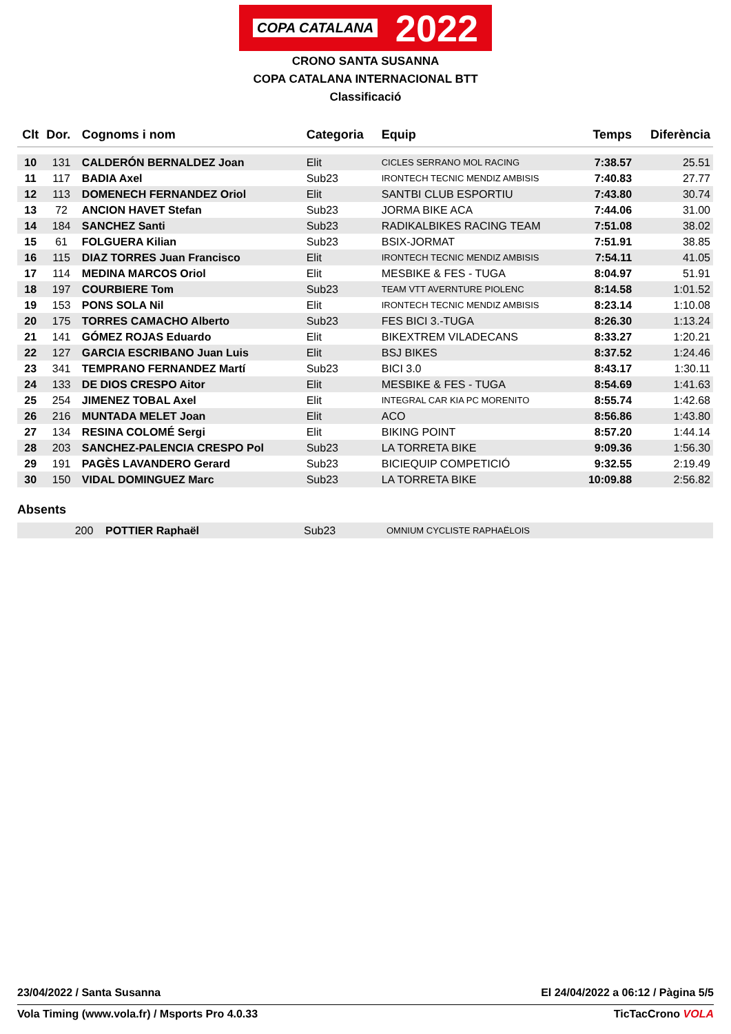COPA CATALANA 2022
CRONO SANTA SUSANNA
COPA CATALANA INTERNACIONAL BTT
Classificació
| Clt | Dor. | Cognoms i nom | Categoria | Equip | Temps | Diferència |
| --- | --- | --- | --- | --- | --- | --- |
| 10 | 131 | CALDERÓN BERNALDEZ Joan | Elit | CICLES SERRANO MOL RACING | 7:38.57 | 25.51 |
| 11 | 117 | BADIA Axel | Sub23 | IRONTECH TECNIC MENDIZ AMBISIS | 7:40.83 | 27.77 |
| 12 | 113 | DOMENECH FERNANDEZ Oriol | Elit | SANTBI CLUB ESPORTIU | 7:43.80 | 30.74 |
| 13 | 72 | ANCION HAVET Stefan | Sub23 | JORMA BIKE ACA | 7:44.06 | 31.00 |
| 14 | 184 | SANCHEZ Santi | Sub23 | RADIKALBIKES RACING TEAM | 7:51.08 | 38.02 |
| 15 | 61 | FOLGUERA Kilian | Sub23 | BSIX-JORMAT | 7:51.91 | 38.85 |
| 16 | 115 | DIAZ TORRES Juan Francisco | Elit | IRONTECH TECNIC MENDIZ AMBISIS | 7:54.11 | 41.05 |
| 17 | 114 | MEDINA MARCOS Oriol | Elit | MESBIKE & FES - TUGA | 8:04.97 | 51.91 |
| 18 | 197 | COURBIERE Tom | Sub23 | TEAM VTT AVERNTURE PIOLENC | 8:14.58 | 1:01.52 |
| 19 | 153 | PONS SOLA Nil | Elit | IRONTECH TECNIC MENDIZ AMBISIS | 8:23.14 | 1:10.08 |
| 20 | 175 | TORRES CAMACHO Alberto | Sub23 | FES BICI 3.-TUGA | 8:26.30 | 1:13.24 |
| 21 | 141 | GÓMEZ ROJAS Eduardo | Elit | BIKEXTREM VILADECANS | 8:33.27 | 1:20.21 |
| 22 | 127 | GARCIA ESCRIBANO Juan Luis | Elit | BSJ BIKES | 8:37.52 | 1:24.46 |
| 23 | 341 | TEMPRANO FERNANDEZ Martí | Sub23 | BICI 3.0 | 8:43.17 | 1:30.11 |
| 24 | 133 | DE DIOS CRESPO Aitor | Elit | MESBIKE & FES - TUGA | 8:54.69 | 1:41.63 |
| 25 | 254 | JIMENEZ TOBAL Axel | Elit | INTEGRAL CAR KIA PC MORENITO | 8:55.74 | 1:42.68 |
| 26 | 216 | MUNTADA MELET Joan | Elit | ACO | 8:56.86 | 1:43.80 |
| 27 | 134 | RESINA COLOMÉ Sergi | Elit | BIKING POINT | 8:57.20 | 1:44.14 |
| 28 | 203 | SANCHEZ-PALENCIA CRESPO Pol | Sub23 | LA TORRETA BIKE | 9:09.36 | 1:56.30 |
| 29 | 191 | PAGÈS LAVANDERO Gerard | Sub23 | BICIEQUIP COMPETICIÓ | 9:32.55 | 2:19.49 |
| 30 | 150 | VIDAL DOMINGUEZ Marc | Sub23 | LA TORRETA BIKE | 10:09.88 | 2:56.82 |
Absents
| | 200 | POTTIER Raphaël | Sub23 | OMNIUM CYCLISTE RAPHAËLOIS |
23/04/2022 / Santa Susanna El 24/04/2022 a 06:12 / Pàgina 5/5
Vola Timing (www.vola.fr) / Msports Pro 4.0.33 TicTacCrono VOLA